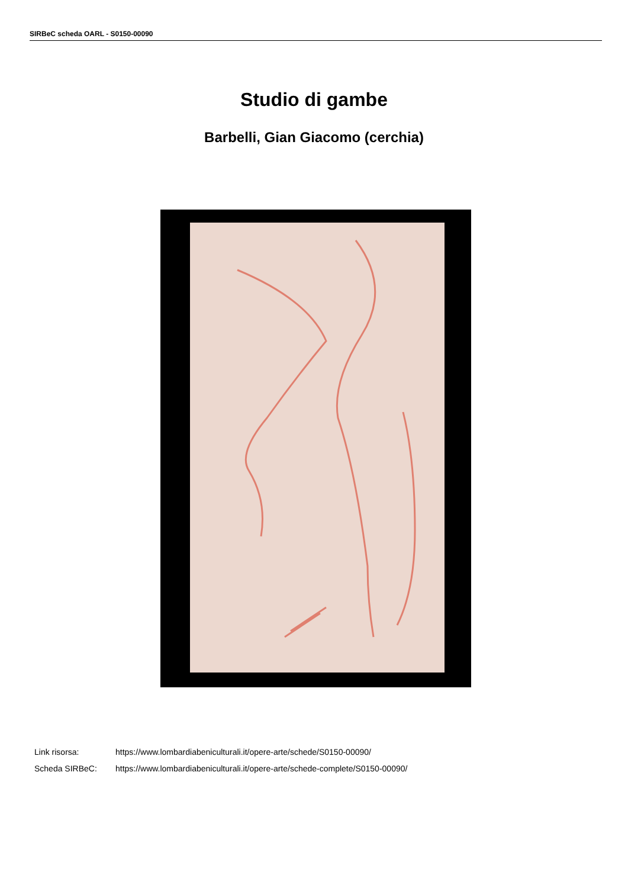SIRBeC scheda OARL - S0150-00090
Studio di gambe
Barbelli, Gian Giacomo (cerchia)
Link risorsa: https://www.lombardiabeniculturali.it/opere-arte/schede/S0150-00090/
Scheda SIRBeC: https://www.lombardiabeniculturali.it/opere-arte/schede-complete/S0150-00090/